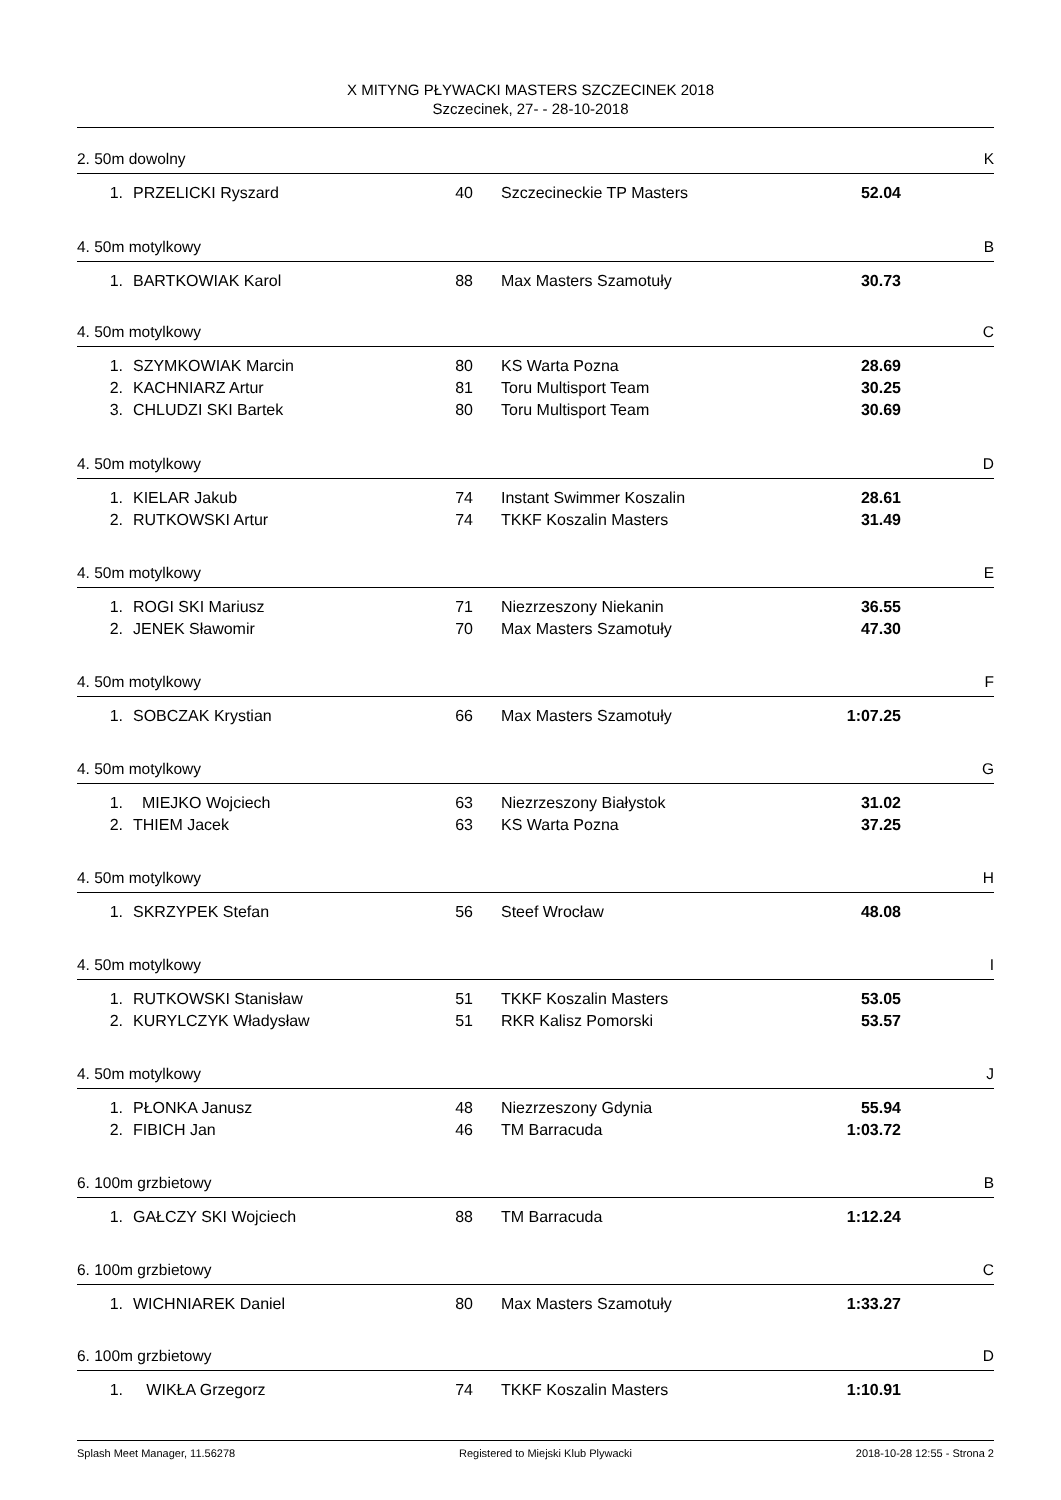X MITYNG PŁYWACKI MASTERS SZCZECINEK 2018
Szczecinek, 27- - 28-10-2018
2. 50m dowolny K
| 1. | PRZELICKI Ryszard | 40 | Szczecineckie TP Masters | 52.04 |
4. 50m motylkowy B
| 1. | BARTKOWIAK Karol | 88 | Max Masters Szamotuły | 30.73 |
4. 50m motylkowy C
| 1. | SZYMKOWIAK Marcin | 80 | KS Warta Pozna | 28.69 |
| 2. | KACHNIARZ Artur | 81 | Toru Multisport Team | 30.25 |
| 3. | CHLUDZI SKI Bartek | 80 | Toru Multisport Team | 30.69 |
4. 50m motylkowy D
| 1. | KIELAR Jakub | 74 | Instant Swimmer Koszalin | 28.61 |
| 2. | RUTKOWSKI Artur | 74 | TKKF Koszalin Masters | 31.49 |
4. 50m motylkowy E
| 1. | ROGI SKI Mariusz | 71 | Niezrzeszony Niekanin | 36.55 |
| 2. | JENEK Sławomir | 70 | Max Masters Szamotuły | 47.30 |
4. 50m motylkowy F
| 1. | SOBCZAK Krystian | 66 | Max Masters Szamotuły | 1:07.25 |
4. 50m motylkowy G
| 1. | MIEJKO Wojciech | 63 | Niezrzeszony Białystok | 31.02 |
| 2. | THIEM Jacek | 63 | KS Warta Pozna | 37.25 |
4. 50m motylkowy H
| 1. | SKRZYPEK Stefan | 56 | Steef Wrocław | 48.08 |
4. 50m motylkowy I
| 1. | RUTKOWSKI Stanisław | 51 | TKKF Koszalin Masters | 53.05 |
| 2. | KURYLCZYK Władysław | 51 | RKR Kalisz Pomorski | 53.57 |
4. 50m motylkowy J
| 1. | PŁONKA Janusz | 48 | Niezrzeszony Gdynia | 55.94 |
| 2. | FIBICH Jan | 46 | TM Barracuda | 1:03.72 |
6. 100m grzbietowy B
| 1. | GAŁCZY SKI Wojciech | 88 | TM Barracuda | 1:12.24 |
6. 100m grzbietowy C
| 1. | WICHNIAREK Daniel | 80 | Max Masters Szamotuły | 1:33.27 |
6. 100m grzbietowy D
| 1. | WIKŁA Grzegorz | 74 | TKKF Koszalin Masters | 1:10.91 |
Splash Meet Manager, 11.56278 Registered to Miejski Klub Plywacki 2018-10-28 12:55 - Strona 2